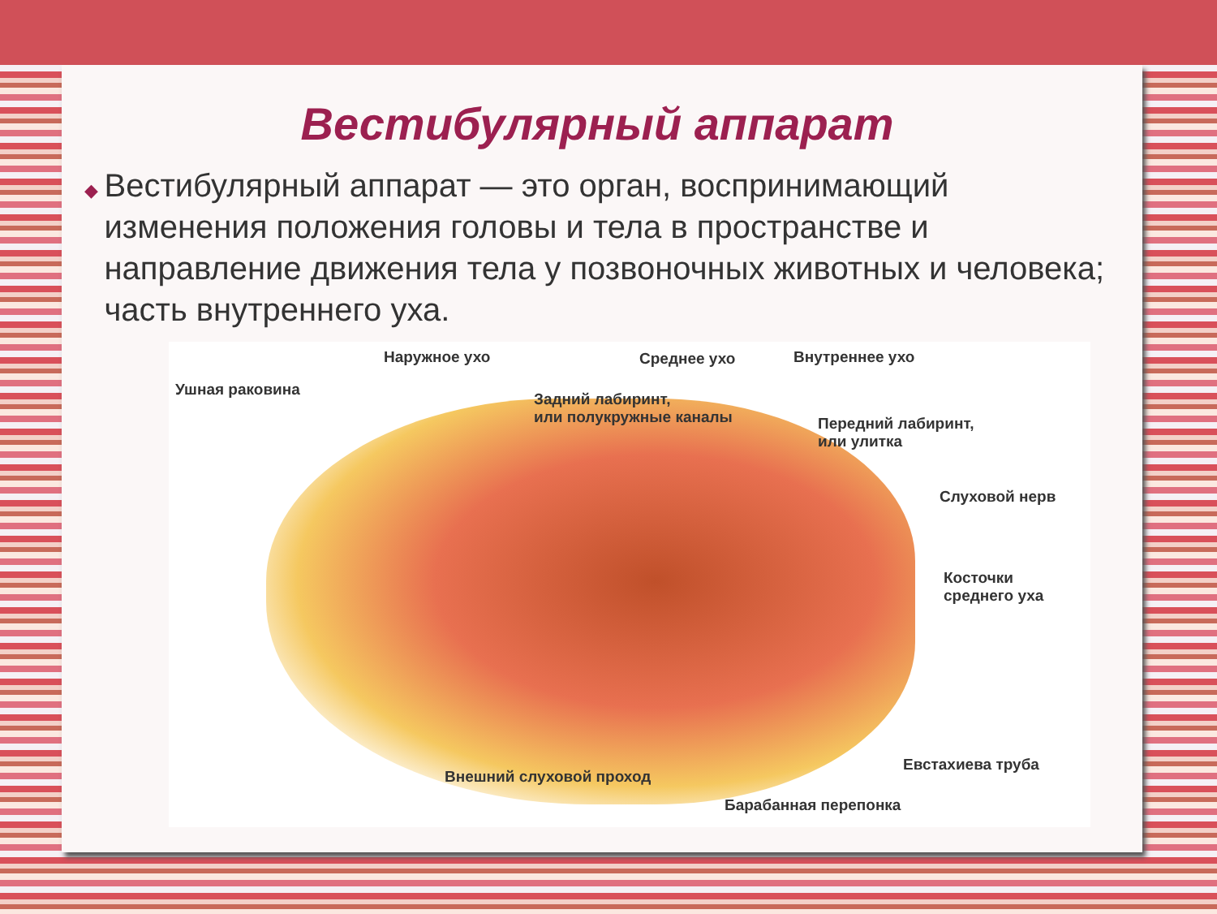Вестибулярный аппарат
◆
Вестибулярный аппарат — это орган, воспринимающий изменения положения головы и тела в пространстве и направление движения тела у позвоночных животных и человека; часть внутреннего уха.
Наружное ухо Среднее ухо Внутреннее ухо
Ушная раковина
Задний лабиринт,
или полукружные каналы Передний лабиринт,
или улитка
Слуховой нерв
Косточки
среднего уха
Евстахиева труба
Внешний слуховой проход
Барабанная перепонка